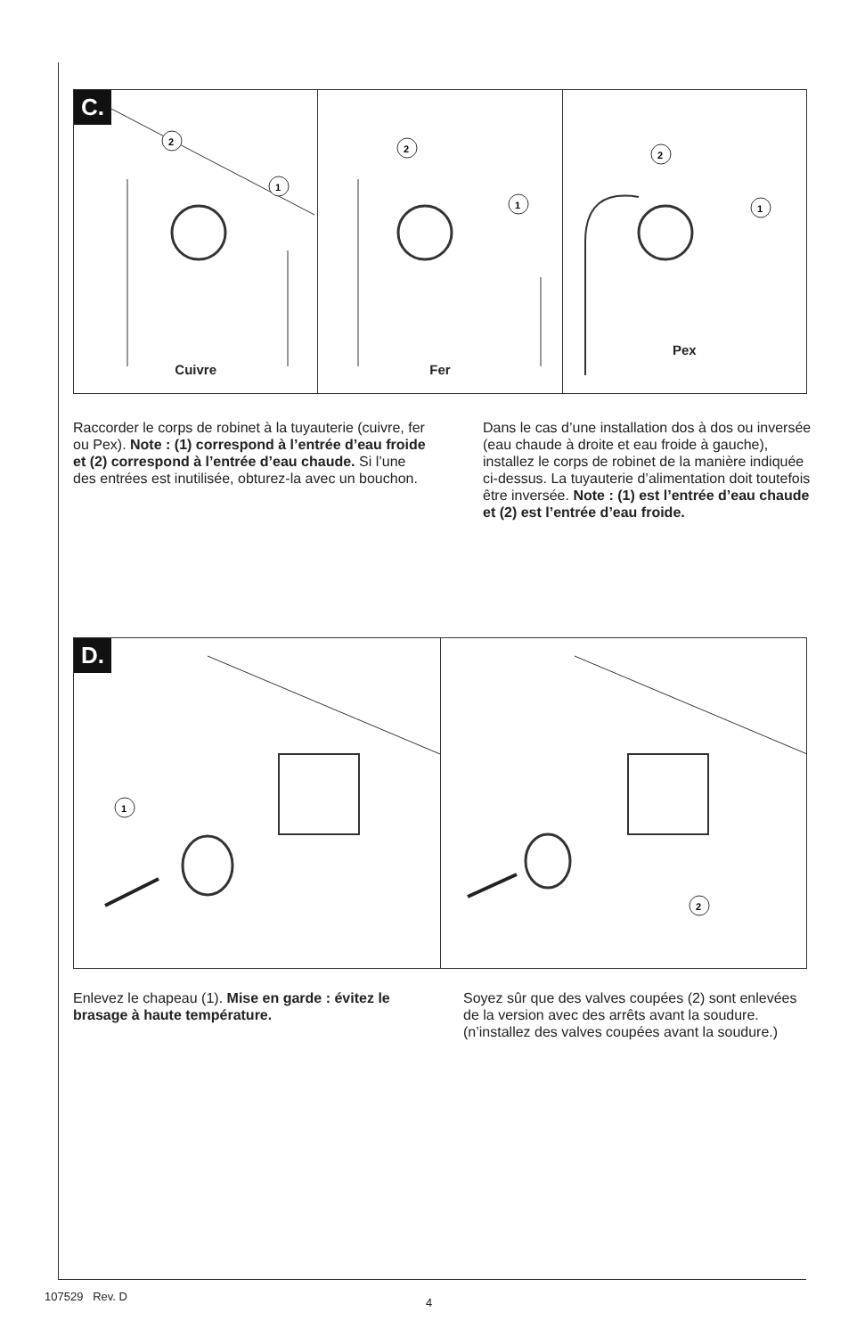C.
2
1
Cuivre
2
1
Fer
2
1
Pex
Raccorder le corps de robinet à la tuyauterie (cuivre, fer ou Pex). Note : (1) correspond à l’entrée d’eau froide et (2) correspond à l’entrée d’eau chaude. Si l’une des entrées est inutilisée, obturez-la avec un bouchon.
Dans le cas d’une installation dos à dos ou inversée (eau chaude à droite et eau froide à gauche), installez le corps de robinet de la manière indiquée ci-dessus. La tuyauterie d’alimentation doit toutefois être inversée. Note : (1) est l’entrée d’eau chaude et (2) est l’entrée d’eau froide.
D.
1
2
Enlevez le chapeau (1). Mise en garde : évitez le brasage à haute température.
Soyez sûr que des valves coupées (2) sont enlevées de la version avec des arrêts avant la soudure. (n’installez des valves coupées avant la soudure.)
107529 Rev. D 4